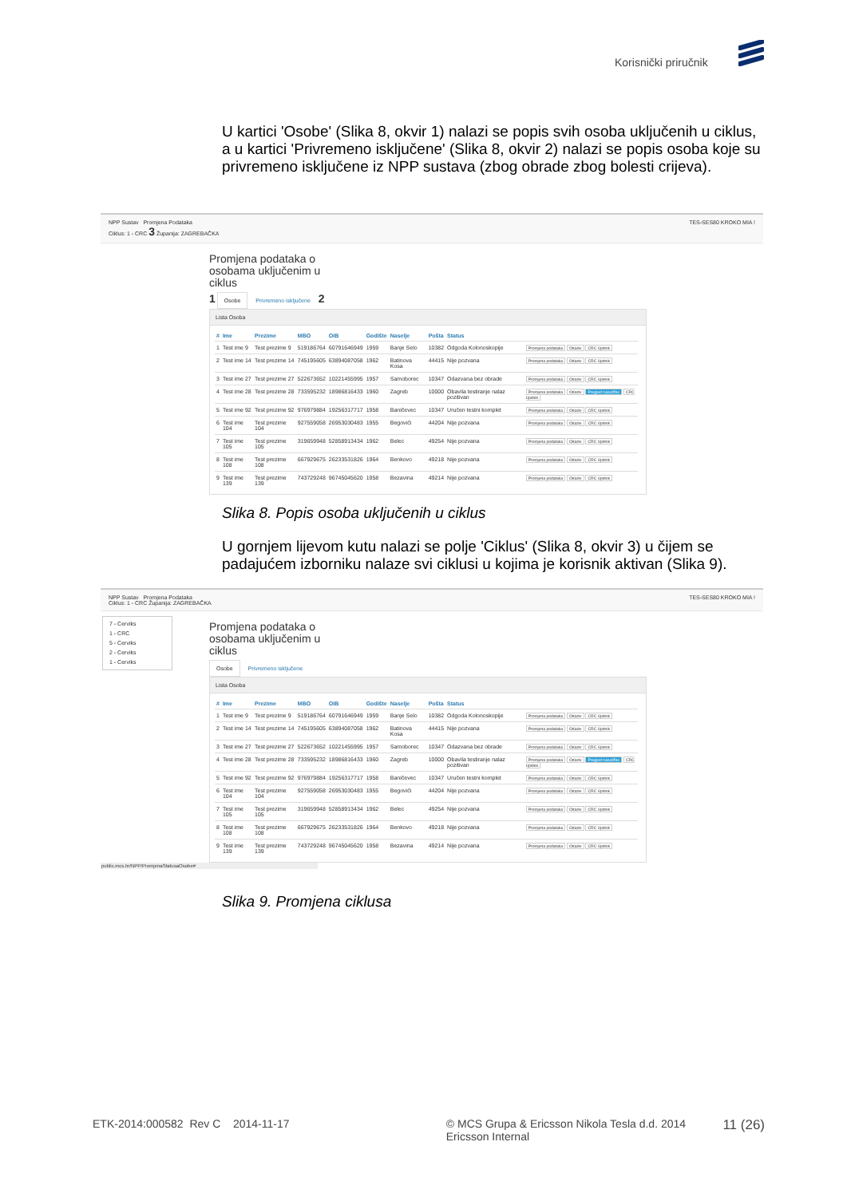Korisnički priručnik
U kartici 'Osobe' (Slika 8, okvir 1) nalazi se popis svih osoba uključenih u ciklus, a u kartici 'Privremeno isključene' (Slika 8, okvir 2) nalazi se popis osoba koje su privremeno isključene iz NPP sustava (zbog obrade zbog bolesti crijeva).
NPP Sustav Promjena Podataka
Ciklus: 1 - CRC 3 Županija: ZAGREBAČKA TES-SES80 KROKO MIA !
Promjena podataka o osobama uključenim u ciklus
1 Osobe Privremeno isključene 2
Lista Osoba
| # | Ime | Prezime | MBO | OIB | Godište | Naselje | Pošta | Status | |
| --- | --- | --- | --- | --- | --- | --- | --- | --- | --- |
| 1 | Test ime 9 | Test prezime 9 | 519186764 | 60791646949 | 1959 | Banje Selo | 10382 | Odgoda Kolonoskopije | Promjena podataka Odaziv CRC Upitnik |
| 2 | Test ime 14 | Test prezime 14 | 745195605 | 63894087058 | 1962 | Batinova Kosa | 44415 | Nije pozvana | Promjena podataka Odaziv CRC Upitnik |
| 3 | Test ime 27 | Test prezime 27 | 522673652 | 10221455995 | 1957 | Samoborec | 10347 | Odazvana bez obrade | Promjena podataka Odaziv CRC Upitnik |
| 4 | Test ime 28 | Test prezime 28 | 733595232 | 18986816433 | 1960 | Zagreb | 10000 | Obavila testiranje nalaz pozitivan | Promjena podataka Odaziv Pregled narudžbe CRC Upitnik |
| 5 | Test ime 92 | Test prezime 92 | 976979884 | 19256317717 | 1958 | Baničevec | 10347 | Uručen testni komplet | Promjena podataka Odaziv CRC Upitnik |
| 6 | Test ime 104 | Test prezime 104 | 927559058 | 26953030483 | 1955 | Begovići | 44204 | Nije pozvana | Promjena podataka Odaziv CRC Upitnik |
| 7 | Test ime 105 | Test prezime 105 | 319659948 | 52858913434 | 1962 | Belec | 49254 | Nije pozvana | Promjena podataka Odaziv CRC Upitnik |
| 8 | Test ime 108 | Test prezime 108 | 667929675 | 26233531826 | 1964 | Benkovo | 49218 | Nije pozvana | Promjena podataka Odaziv CRC Upitnik |
| 9 | Test ime 139 | Test prezime 139 | 743729248 | 96745045620 | 1958 | Bezavina | 49214 | Nije pozvana | Promjena podataka Odaziv CRC Upitnik |
Slika 8. Popis osoba uključenih u ciklus
U gornjem lijevom kutu nalazi se polje 'Ciklus' (Slika 8, okvir 3) u čijem se padajućem izborniku nalaze svi ciklusi u kojima je korisnik aktivan (Slika 9).
NPP Sustav Promjena Podataka
Ciklus: 1 - CRC Županija: ZAGREBAČKA TES-SES80 KROKO MIA !
7 - Cerviks
1 - CRC
5 - Cerviks
2 - Cerviks
1 - Cerviks
Promjena podataka o osobama uključenim u ciklus
Osobe Privremeno isključene
Lista Osoba
| # | Ime | Prezime | MBO | OIB | Godište | Naselje | Pošta | Status | |
| --- | --- | --- | --- | --- | --- | --- | --- | --- | --- |
| 1 | Test ime 9 | Test prezime 9 | 519186764 | 60791646949 | 1959 | Banje Selo | 10382 | Odgoda Kolonoskopije | Promjena podataka Odaziv CRC Upitnik |
| 2 | Test ime 14 | Test prezime 14 | 745195605 | 63894087058 | 1962 | Batinova Kosa | 44415 | Nije pozvana | Promjena podataka Odaziv CRC Upitnik |
| 3 | Test ime 27 | Test prezime 27 | 522673652 | 10221455995 | 1957 | Samoborec | 10347 | Odazvana bez obrade | Promjena podataka Odaziv CRC Upitnik |
| 4 | Test ime 28 | Test prezime 28 | 733595232 | 18986816433 | 1960 | Zagreb | 10000 | Obavila testiranje nalaz pozitivan | Promjena podataka Odaziv Pregled narudžbe CRC Upitnik |
| 5 | Test ime 92 | Test prezime 92 | 976979884 | 19256317717 | 1958 | Baničevec | 10347 | Uručen testni komplet | Promjena podataka Odaziv CRC Upitnik |
| 6 | Test ime 104 | Test prezime 104 | 927559058 | 26953030483 | 1955 | Begovići | 44204 | Nije pozvana | Promjena podataka Odaziv CRC Upitnik |
| 7 | Test ime 105 | Test prezime 105 | 319659948 | 52858913434 | 1962 | Belec | 49254 | Nije pozvana | Promjena podataka Odaziv CRC Upitnik |
| 8 | Test ime 108 | Test prezime 108 | 667929675 | 26233531826 | 1964 | Benkovo | 49218 | Nije pozvana | Promjena podataka Odaziv CRC Upitnik |
| 9 | Test ime 139 | Test prezime 139 | 743729248 | 96745045620 | 1958 | Bezavina | 49214 | Nije pozvana | Promjena podataka Odaziv CRC Upitnik |
public.mcs.hr/NPP/PromjenaStatusaOsobe#
Slika 9. Promjena ciklusa
ETK-2014:000582 Rev C 2014-11-17 © MCS Grupa & Ericsson Nikola Tesla d.d. 2014
Ericsson Internal 11 (26)